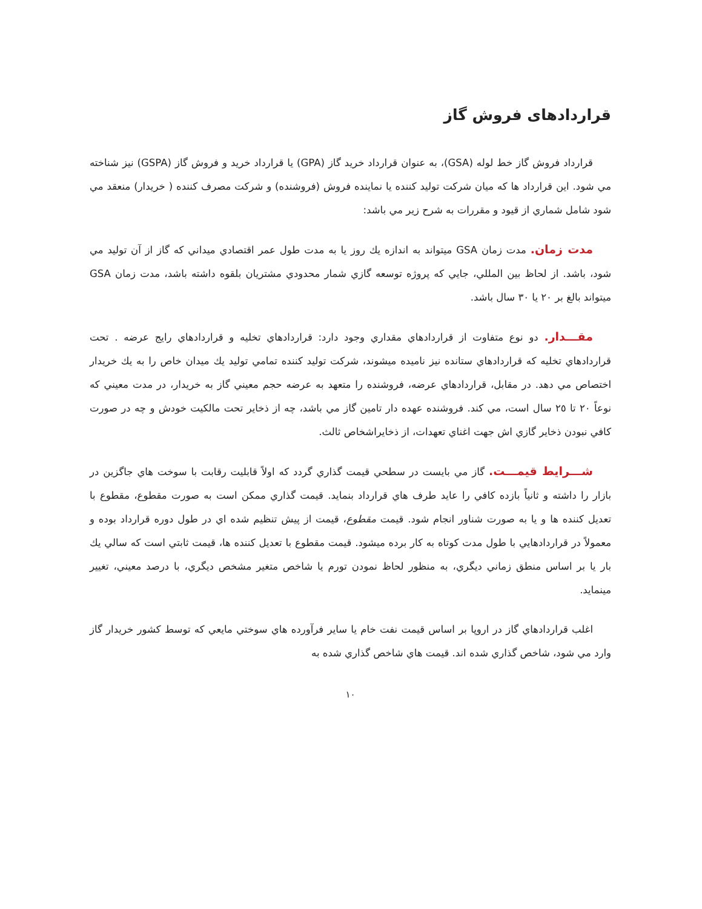قراردادهای فروش گاز
قرارداد فروش گاز خط لوله (GSA)، به عنوان قرارداد خريد گاز (GPA) يا قرارداد خريد و فروش گاز (GSPA) نيز شناخته مي شود. اين قرارداد ها كه ميان شركت توليد كننده يا نماينده فروش (فروشنده) و شركت مصرف كننده ( خريدار) منعقد مي شود شامل شماري از قيود و مقررات به شرح زير مي باشد:
مدت زمان. مدت زمان GSA ميتواند به اندازه يك روز يا به مدت طول عمر اقتصادي ميداني كه گاز از آن توليد مي شود، باشد. از لحاظ بين المللي، جايي كه پروژه توسعه گازي شمار محدودي مشتريان بلقوه داشته باشد، مدت زمان GSA ميتواند بالغ بر ٢٠ يا ٣٠ سال باشد.
مقـــدار. دو نوع متفاوت از قراردادهاي مقداري وجود دارد: قراردادهاي تخليه و قراردادهاي رايج عرضه . تحت قراردادهاي تخليه كه قراردادهاي ستانده نيز ناميده ميشوند، شركت توليد كننده تمامي توليد يك ميدان خاص را به يك خريدار اختصاص مي دهد. در مقابل، قراردادهاي عرضه، فروشنده را متعهد به عرضه حجم معيني گاز به خريدار، در مدت معيني كه نوعاً ٢٠ تا ٢٥ سال است، مي كند. فروشنده عهده دار تامين گاز مي باشد، چه از ذخاير تحت مالكيت خودش و چه در صورت كافي نبودن ذخاير گازي اش جهت اغناي تعهدات، از ذخايراشخاص ثالث.
شـــرايط قيمـــت. گاز مي بايست در سطحي قيمت گذاري گردد كه اولاً قابليت رقابت با سوخت هاي جاگزين در بازار را داشته و ثانياً بازده كافي را عايد طرف هاي قرارداد بنمايد. قيمت گذاري ممكن است به صورت مقطوع، مقطوع با تعديل كننده ها و يا به صورت شناور انجام شود. قيمت مقطوع، قيمت از پيش تنظيم شده اي در طول دوره قرارداد بوده و معمولاً در قراردادهايي با طول مدت كوتاه به كار برده ميشود. قيمت مقطوع با تعديل كننده ها، قيمت ثابتي است كه سالي يك بار يا بر اساس منطق زماني ديگري، به منظور لحاظ نمودن تورم يا شاخص متغير مشخص ديگري، با درصد معيني، تغيير مينمايد.
اغلب قراردادهاي گاز در اروپا بر اساس قيمت نفت خام يا ساير فرآورده هاي سوختي مايعي كه توسط كشور خريدار گاز وارد مي شود، شاخص گذاري شده اند. قيمت هاي شاخص گذاري شده به
١٠